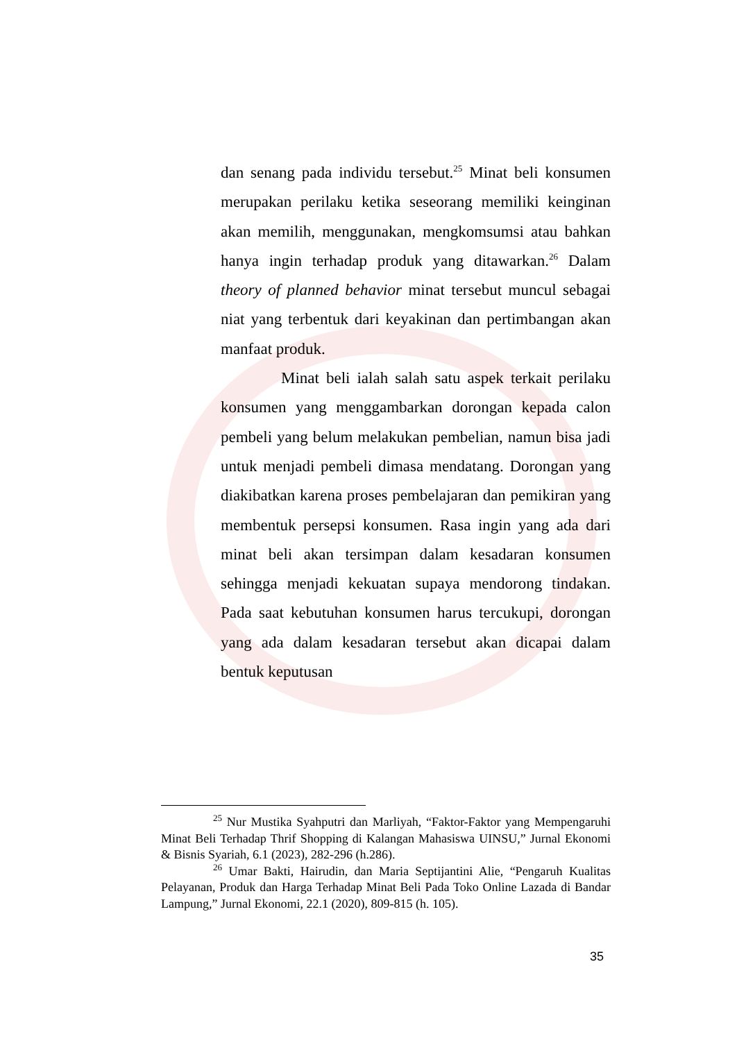dan senang pada individu tersebut.<sup>25</sup> Minat beli konsumen merupakan perilaku ketika seseorang memiliki keinginan akan memilih, menggunakan, mengkomsumsi atau bahkan hanya ingin terhadap produk yang ditawarkan.<sup>26</sup> Dalam theory of planned behavior minat tersebut muncul sebagai niat yang terbentuk dari keyakinan dan pertimbangan akan manfaat produk.
Minat beli ialah salah satu aspek terkait perilaku konsumen yang menggambarkan dorongan kepada calon pembeli yang belum melakukan pembelian, namun bisa jadi untuk menjadi pembeli dimasa mendatang. Dorongan yang diakibatkan karena proses pembelajaran dan pemikiran yang membentuk persepsi konsumen. Rasa ingin yang ada dari minat beli akan tersimpan dalam kesadaran konsumen sehingga menjadi kekuatan supaya mendorong tindakan. Pada saat kebutuhan konsumen harus tercukupi, dorongan yang ada dalam kesadaran tersebut akan dicapai dalam bentuk keputusan
<sup>25</sup> Nur Mustika Syahputri dan Marliyah, “Faktor-Faktor yang Mempengaruhi Minat Beli Terhadap Thrif Shopping di Kalangan Mahasiswa UINSU,” Jurnal Ekonomi & Bisnis Syariah, 6.1 (2023), 282-296 (h.286).
<sup>26</sup> Umar Bakti, Hairudin, dan Maria Septijantini Alie, “Pengaruh Kualitas Pelayanan, Produk dan Harga Terhadap Minat Beli Pada Toko Online Lazada di Bandar Lampung,” Jurnal Ekonomi, 22.1 (2020), 809-815 (h. 105).
35